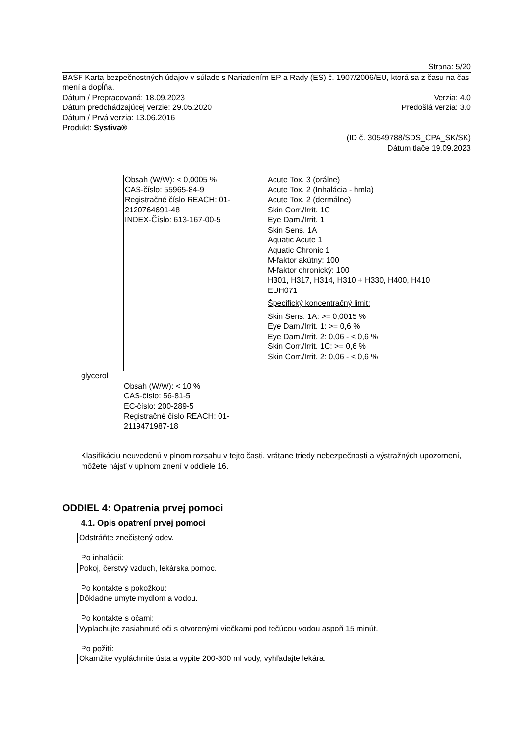Strana: 5/20
BASF Karta bezpečnostných údajov v súlade s Nariadením EP a Rady (ES) č. 1907/2006/EU, ktorá sa z času na čas mení a dopĺňa.
Dátum / Prepracovaná: 18.09.2023 Verzia: 4.0
Dátum predchádzajúcej verzie: 29.05.2020 Predošlá verzia: 3.0
Dátum / Prvá verzia: 13.06.2016
Produkt: Systiva®
(ID č. 30549788/SDS_CPA_SK/SK)
Dátum tlače 19.09.2023
Obsah (W/W): < 0,0005 %
CAS-číslo: 55965-84-9
Registračné číslo REACH: 01-2120764691-48
INDEX-Číslo: 613-167-00-5
Acute Tox. 3 (orálne)
Acute Tox. 2 (Inhalácia - hmla)
Acute Tox. 2 (dermálne)
Skin Corr./Irrit. 1C
Eye Dam./Irrit. 1
Skin Sens. 1A
Aquatic Acute 1
Aquatic Chronic 1
M-faktor akútny: 100
M-faktor chronický: 100
H301, H317, H314, H310 + H330, H400, H410
EUH071
Špecifický koncentračný limit:
Skin Sens. 1A: >= 0,0015 %
Eye Dam./Irrit. 1: >= 0,6 %
Eye Dam./Irrit. 2: 0,06 - < 0,6 %
Skin Corr./Irrit. 1C: >= 0,6 %
Skin Corr./Irrit. 2: 0,06 - < 0,6 %
glycerol
Obsah (W/W): < 10 %
CAS-číslo: 56-81-5
EC-číslo: 200-289-5
Registračné číslo REACH: 01-2119471987-18
Klasifikáciu neuvedenú v plnom rozsahu v tejto časti, vrátane triedy nebezpečnosti a výstražných upozornení, môžete nájsť v úplnom znení v oddiele 16.
ODDIEL 4: Opatrenia prvej pomoci
4.1. Opis opatrení prvej pomoci
Odstráňte znečistený odev.
Po inhalácii:
Pokoj, čerstvý vzduch, lekárska pomoc.
Po kontakte s pokožkou:
Dôkladne umyte mydlom a vodou.
Po kontakte s očami:
Vyplachujte zasiahnuté oči s otvorenými viečkami pod tečúcou vodou aspoň 15 minút.
Po požití:
Okamžite vypláchnite ústa a vypite 200-300 ml vody, vyhľadajte lekára.